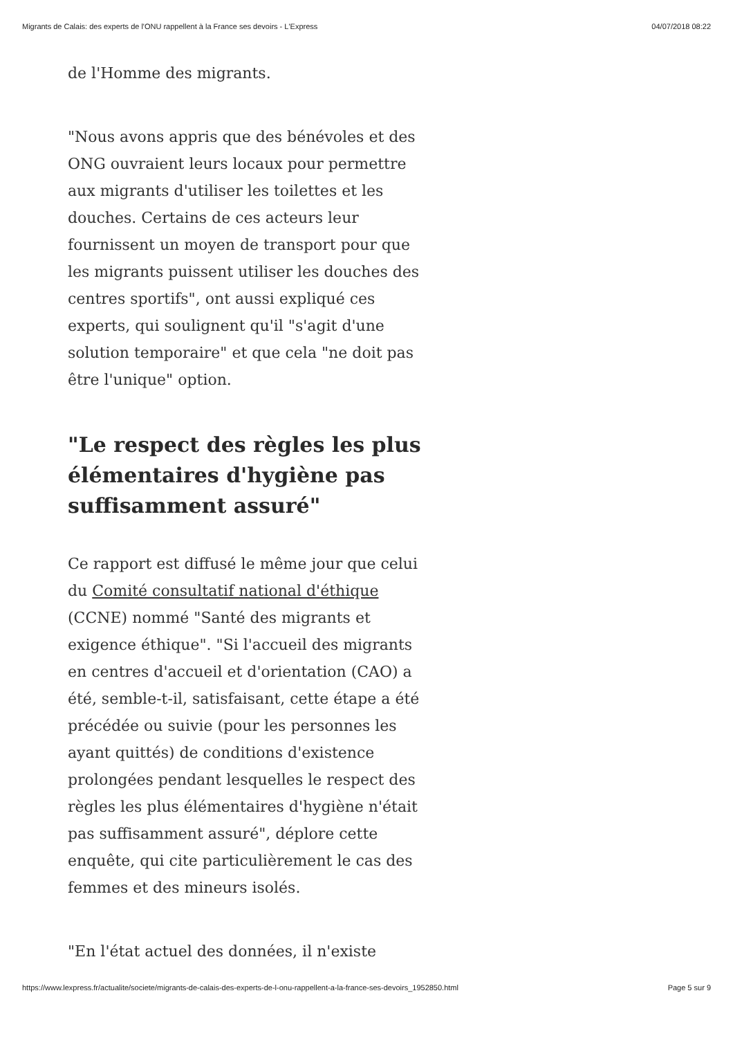Migrants de Calais: des experts de l'ONU rappellent à la France ses devoirs - L'Express 04/07/2018 08:22
de l'Homme des migrants.
"Nous avons appris que des bénévoles et des ONG ouvraient leurs locaux pour permettre aux migrants d'utiliser les toilettes et les douches. Certains de ces acteurs leur fournissent un moyen de transport pour que les migrants puissent utiliser les douches des centres sportifs", ont aussi expliqué ces experts, qui soulignent qu'il "s'agit d'une solution temporaire" et que cela "ne doit pas être l'unique" option.
"Le respect des règles les plus élémentaires d'hygiène pas suffisamment assuré"
Ce rapport est diffusé le même jour que celui du Comité consultatif national d'éthique (CCNE) nommé "Santé des migrants et exigence éthique". "Si l'accueil des migrants en centres d'accueil et d'orientation (CAO) a été, semble-t-il, satisfaisant, cette étape a été précédée ou suivie (pour les personnes les ayant quittés) de conditions d'existence prolongées pendant lesquelles le respect des règles les plus élémentaires d'hygiène n'était pas suffisamment assuré", déplore cette enquête, qui cite particulièrement le cas des femmes et des mineurs isolés.
"En l'état actuel des données, il n'existe
https://www.lexpress.fr/actualite/societe/migrants-de-calais-des-experts-de-l-onu-rappellent-a-la-france-ses-devoirs_1952850.html Page 5 sur 9